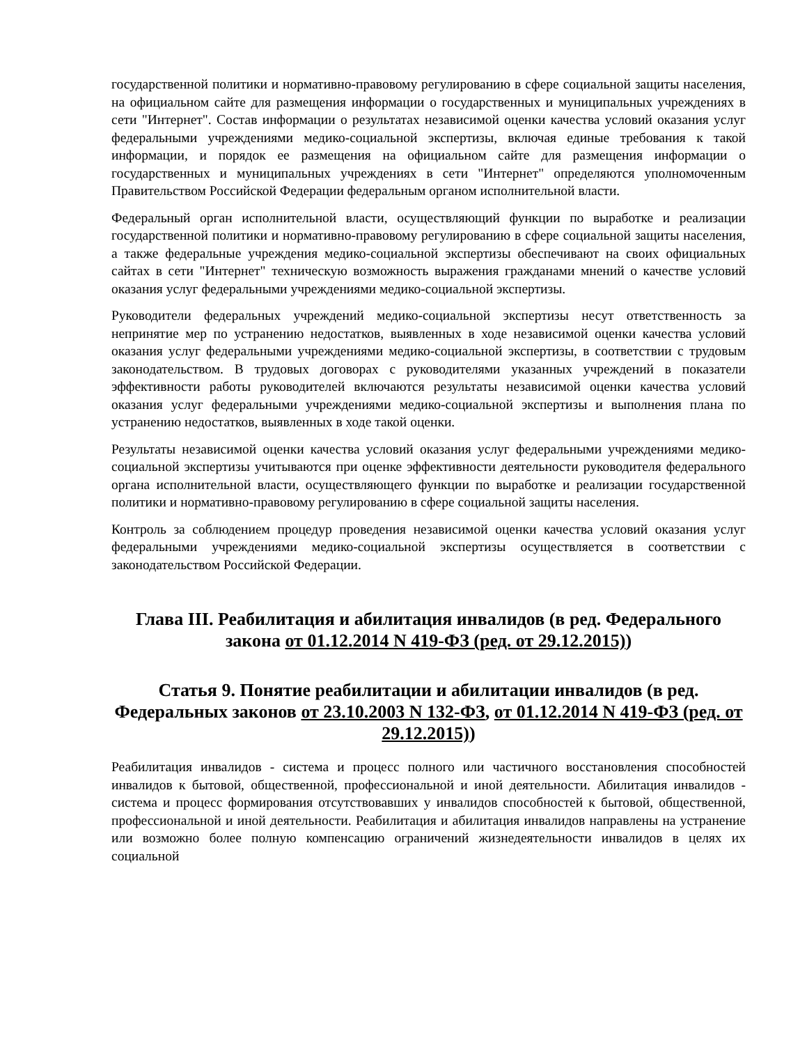государственной политики и нормативно-правовому регулированию в сфере социальной защиты населения, на официальном сайте для размещения информации о государственных и муниципальных учреждениях в сети "Интернет". Состав информации о результатах независимой оценки качества условий оказания услуг федеральными учреждениями медико-социальной экспертизы, включая единые требования к такой информации, и порядок ее размещения на официальном сайте для размещения информации о государственных и муниципальных учреждениях в сети "Интернет" определяются уполномоченным Правительством Российской Федерации федеральным органом исполнительной власти.
Федеральный орган исполнительной власти, осуществляющий функции по выработке и реализации государственной политики и нормативно-правовому регулированию в сфере социальной защиты населения, а также федеральные учреждения медико-социальной экспертизы обеспечивают на своих официальных сайтах в сети "Интернет" техническую возможность выражения гражданами мнений о качестве условий оказания услуг федеральными учреждениями медико-социальной экспертизы.
Руководители федеральных учреждений медико-социальной экспертизы несут ответственность за непринятие мер по устранению недостатков, выявленных в ходе независимой оценки качества условий оказания услуг федеральными учреждениями медико-социальной экспертизы, в соответствии с трудовым законодательством. В трудовых договорах с руководителями указанных учреждений в показатели эффективности работы руководителей включаются результаты независимой оценки качества условий оказания услуг федеральными учреждениями медико-социальной экспертизы и выполнения плана по устранению недостатков, выявленных в ходе такой оценки.
Результаты независимой оценки качества условий оказания услуг федеральными учреждениями медико-социальной экспертизы учитываются при оценке эффективности деятельности руководителя федерального органа исполнительной власти, осуществляющего функции по выработке и реализации государственной политики и нормативно-правовому регулированию в сфере социальной защиты населения.
Контроль за соблюдением процедур проведения независимой оценки качества условий оказания услуг федеральными учреждениями медико-социальной экспертизы осуществляется в соответствии с законодательством Российской Федерации.
Глава III. Реабилитация и абилитация инвалидов (в ред. Федерального закона от 01.12.2014 N 419-ФЗ (ред. от 29.12.2015))
Статья 9. Понятие реабилитации и абилитации инвалидов (в ред. Федеральных законов от 23.10.2003 N 132-ФЗ, от 01.12.2014 N 419-ФЗ (ред. от 29.12.2015))
Реабилитация инвалидов - система и процесс полного или частичного восстановления способностей инвалидов к бытовой, общественной, профессиональной и иной деятельности. Абилитация инвалидов - система и процесс формирования отсутствовавших у инвалидов способностей к бытовой, общественной, профессиональной и иной деятельности. Реабилитация и абилитация инвалидов направлены на устранение или возможно более полную компенсацию ограничений жизнедеятельности инвалидов в целях их социальной